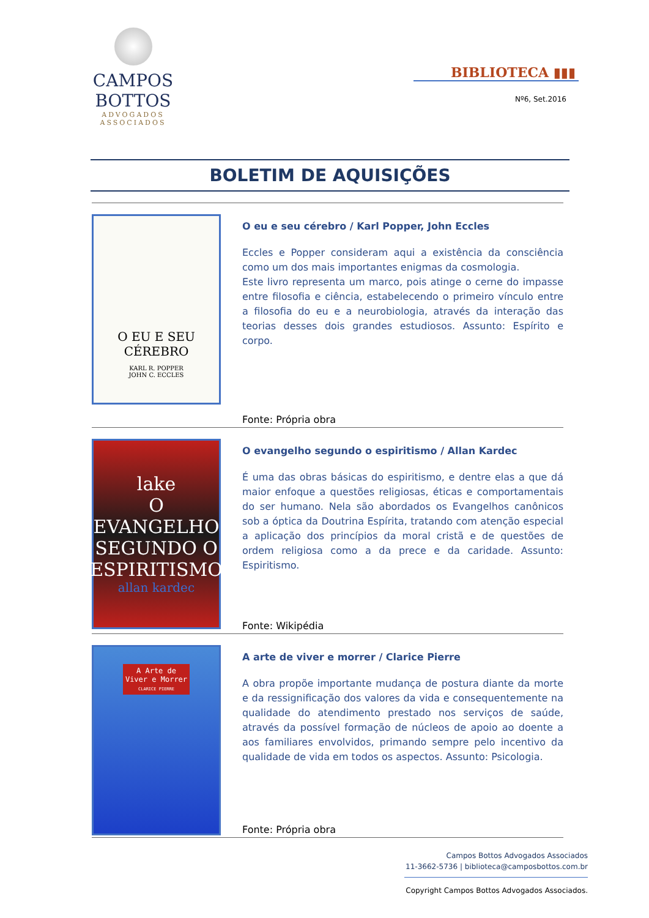CAMPOS BOTTOS
ADVOGADOS ASSOCIADOS
BIBLIOTECA ▮▮▮
Nº6, Set.2016
BOLETIM DE AQUISIÇÕES
O EU E SEU CÉREBRO
KARL R. POPPER
JOHN C. ECCLES
O eu e seu cérebro / Karl Popper, John Eccles
Eccles e Popper consideram aqui a existência da consciência como um dos mais importantes enigmas da cosmologia.
Este livro representa um marco, pois atinge o cerne do impasse entre filosofia e ciência, estabelecendo o primeiro vínculo entre a filosofia do eu e a neurobiologia, através da interação das teorias desses dois grandes estudiosos. Assunto: Espírito e corpo.
Fonte: Própria obra
lake
O EVANGELHO SEGUNDO O ESPIRITISMO
allan kardec
O evangelho segundo o espiritismo / Allan Kardec
É uma das obras básicas do espiritismo, e dentre elas a que dá maior enfoque a questões religiosas, éticas e comportamentais do ser humano. Nela são abordados os Evangelhos canônicos sob a óptica da Doutrina Espírita, tratando com atenção especial a aplicação dos princípios da moral cristã e de questões de ordem religiosa como a da prece e da caridade. Assunto: Espiritismo.
Fonte: Wikipédia
A Arte de
Viver e Morrer
CLARICE PIERRE
A arte de viver e morrer / Clarice Pierre
A obra propõe importante mudança de postura diante da morte e da ressignificação dos valores da vida e consequentemente na qualidade do atendimento prestado nos serviços de saúde, através da possível formação de núcleos de apoio ao doente a aos familiares envolvidos, primando sempre pelo incentivo da qualidade de vida em todos os aspectos. Assunto: Psicologia.
Fonte: Própria obra
Campos Bottos Advogados Associados
11-3662-5736 | biblioteca@camposbottos.com.br
Copyright Campos Bottos Advogados Associados.